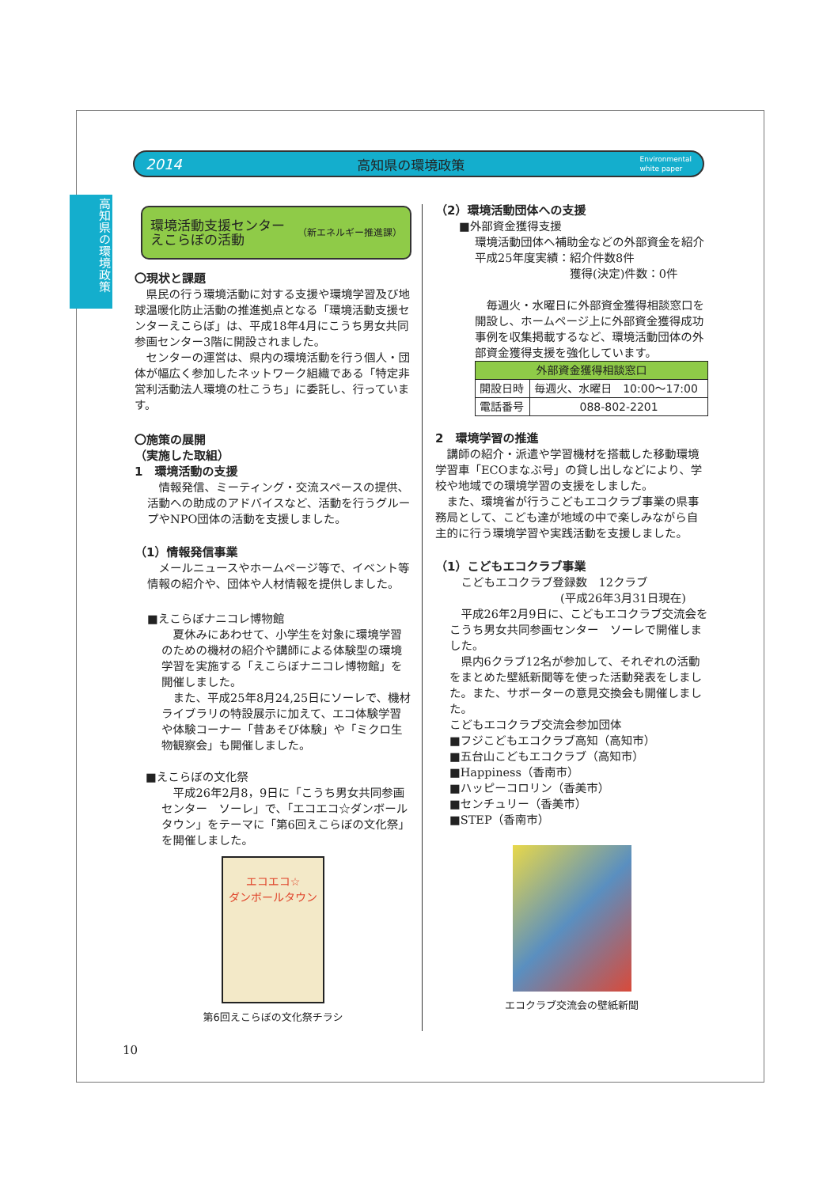2014 高知県の環境政策 Environmental
white paper
高知県の環境政策
環境活動支援センター
えこらぼの活動 （新エネルギー推進課）
〇現状と課題
　県民の行う環境活動に対する支援や環境学習及び地球温暖化防止活動の推進拠点となる「環境活動支援センターえこらぼ」は、平成18年4月にこうち男女共同参画センター3階に開設されました。
　センターの運営は、県内の環境活動を行う個人・団体が幅広く参加したネットワーク組織である「特定非営利活動法人環境の杜こうち」に委託し、行っています。
〇施策の展開
（実施した取組）
1　環境活動の支援
　情報発信、ミーティング・交流スペースの提供、活動への助成のアドバイスなど、活動を行うグループやNPO団体の活動を支援しました。
（1）情報発信事業
　メールニュースやホームページ等で、イベント等情報の紹介や、団体や人材情報を提供しました。
■えこらぼナニコレ博物館
　夏休みにあわせて、小学生を対象に環境学習のための機材の紹介や講師による体験型の環境学習を実施する「えこらぼナニコレ博物館」を開催しました。
　また、平成25年8月24,25日にソーレで、機材ライブラリの特設展示に加えて、エコ体験学習や体験コーナー「昔あそび体験」や「ミクロ生物観察会」も開催しました。
■えこらぼの文化祭
　平成26年2月8，9日に「こうち男女共同参画センター　ソーレ」で、「エコエコ☆ダンボールタウン」をテーマに「第6回えこらぼの文化祭」を開催しました。
エコエコ☆
ダンボールタウン
第6回えこらぼの文化祭チラシ
（2）環境活動団体への支援
■外部資金獲得支援
環境活動団体へ補助金などの外部資金を紹介
平成25年度実績：紹介件数8件
獲得(決定)件数：0件
　毎週火・水曜日に外部資金獲得相談窓口を開設し、ホームページ上に外部資金獲得成功事例を収集掲載するなど、環境活動団体の外部資金獲得支援を強化しています。
| 外部資金獲得相談窓口 | |
| --- | --- |
| 開設日時 | 毎週火、水曜日 10:00〜17:00 |
| 電話番号 | 088-802-2201 |
2　環境学習の推進
　講師の紹介・派遣や学習機材を搭載した移動環境学習車「ECOまなぶ号」の貸し出しなどにより、学校や地域での環境学習の支援をしました。
　また、環境省が行うこどもエコクラブ事業の県事務局として、こども達が地域の中で楽しみながら自主的に行う環境学習や実践活動を支援しました。
（1）こどもエコクラブ事業
　こどもエコクラブ登録数　12クラブ
(平成26年3月31日現在)
　平成26年2月9日に、こどもエコクラブ交流会をこうち男女共同参画センター　ソーレで開催しました。
　県内6クラブ12名が参加して、それぞれの活動をまとめた壁紙新聞等を使った活動発表をしました。また、サポーターの意見交換会も開催しました。
こどもエコクラブ交流会参加団体
■フジこどもエコクラブ高知（高知市）
■五台山こどもエコクラブ（高知市）
■Happiness（香南市）
■ハッピーコロリン（香美市）
■センチュリー（香美市）
■STEP（香南市）
エコクラブ交流会の壁紙新聞
10